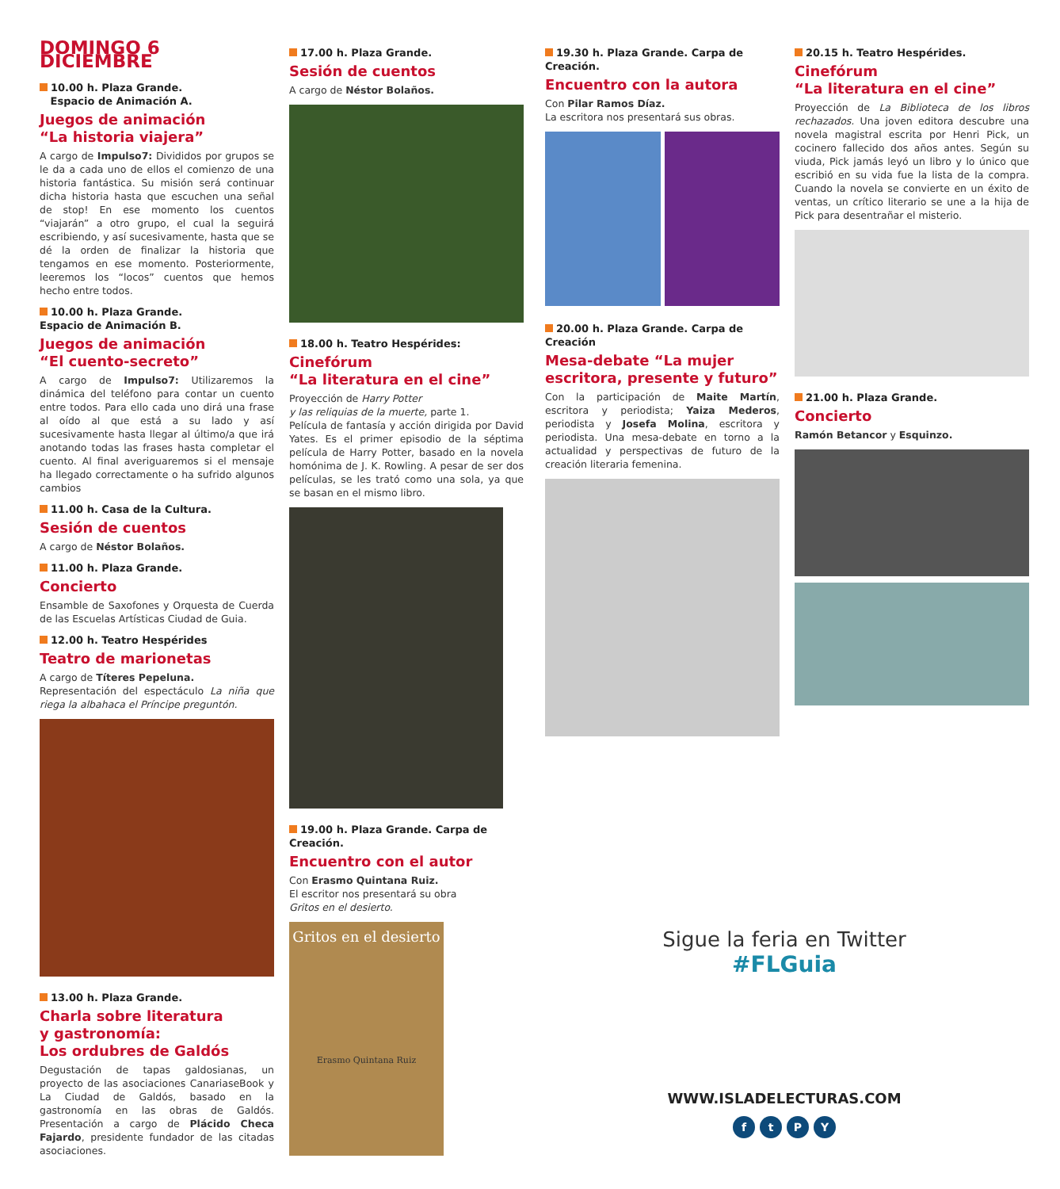DOMINGO 6 DICIEMBRE
10.00 h. Plaza Grande.
Espacio de Animación A.
Juegos de animación
“La historia viajera”
A cargo de Impulso7: Divididos por grupos se le da a cada uno de ellos el comienzo de una historia fantástica. Su misión será continuar dicha historia hasta que escuchen una señal de stop! En ese momento los cuentos “viajarán” a otro grupo, el cual la seguirá escribiendo, y así sucesivamente, hasta que se dé la orden de finalizar la historia que tengamos en ese momento. Posteriormente, leeremos los “locos” cuentos que hemos hecho entre todos.
10.00 h. Plaza Grande.
Espacio de Animación B.
Juegos de animación
“El cuento-secreto”
A cargo de Impulso7: Utilizaremos la dinámica del teléfono para contar un cuento entre todos. Para ello cada uno dirá una frase al oído al que está a su lado y así sucesivamente hasta llegar al último/a que irá anotando todas las frases hasta completar el cuento. Al final averiguaremos si el mensaje ha llegado correctamente o ha sufrido algunos cambios
11.00 h. Casa de la Cultura.
Sesión de cuentos
A cargo de Néstor Bolaños.
11.00 h. Plaza Grande.
Concierto
Ensamble de Saxofones y Orquesta de Cuerda de las Escuelas Artísticas Ciudad de Guia.
12.00 h. Teatro Hespérides
Teatro de marionetas
A cargo de Títeres Pepeluna.
Representación del espectáculo La niña que riega la albahaca el Príncipe preguntón.
13.00 h. Plaza Grande.
Charla sobre literatura
y gastronomía:
Los ordubres de Galdós
Degustación de tapas galdosianas, un proyecto de las asociaciones CanariaseBook y La Ciudad de Galdós, basado en la gastronomía en las obras de Galdós. Presentación a cargo de Plácido Checa Fajardo, presidente fundador de las citadas asociaciones.
17.00 h. Plaza Grande.
Sesión de cuentos
A cargo de Néstor Bolaños.
18.00 h. Teatro Hespérides:
Cinefórum
“La literatura en el cine”
Proyección de Harry Potter
y las reliquias de la muerte, parte 1.
Película de fantasía y acción dirigida por David Yates. Es el primer episodio de la séptima película de Harry Potter, basado en la novela homónima de J. K. Rowling. A pesar de ser dos películas, se les trató como una sola, ya que se basan en el mismo libro.
19.00 h. Plaza Grande. Carpa de Creación.
Encuentro con el autor
Con Erasmo Quintana Ruiz.
El escritor nos presentará su obra
Gritos en el desierto.
Gritos en el desierto
Erasmo Quintana Ruiz
19.30 h. Plaza Grande. Carpa de Creación.
Encuentro con la autora
Con Pilar Ramos Díaz.
La escritora nos presentará sus obras.
20.00 h. Plaza Grande. Carpa de Creación
Mesa-debate “La mujer escritora, presente y futuro”
Con la participación de Maite Martín, escritora y periodista; Yaiza Mederos, periodista y Josefa Molina, escritora y periodista. Una mesa-debate en torno a la actualidad y perspectivas de futuro de la creación literaria femenina.
20.15 h. Teatro Hespérides.
Cinefórum
“La literatura en el cine”
Proyección de La Biblioteca de los libros rechazados. Una joven editora descubre una novela magistral escrita por Henri Pick, un cocinero fallecido dos años antes. Según su viuda, Pick jamás leyó un libro y lo único que escribió en su vida fue la lista de la compra. Cuando la novela se convierte en un éxito de ventas, un crítico literario se une a la hija de Pick para desentrañar el misterio.
21.00 h. Plaza Grande.
Concierto
Ramón Betancor y Esquinzo.
Sigue la feria en Twitter
#FLGuia
WWW.ISLADELECTURAS.COM
ftPY